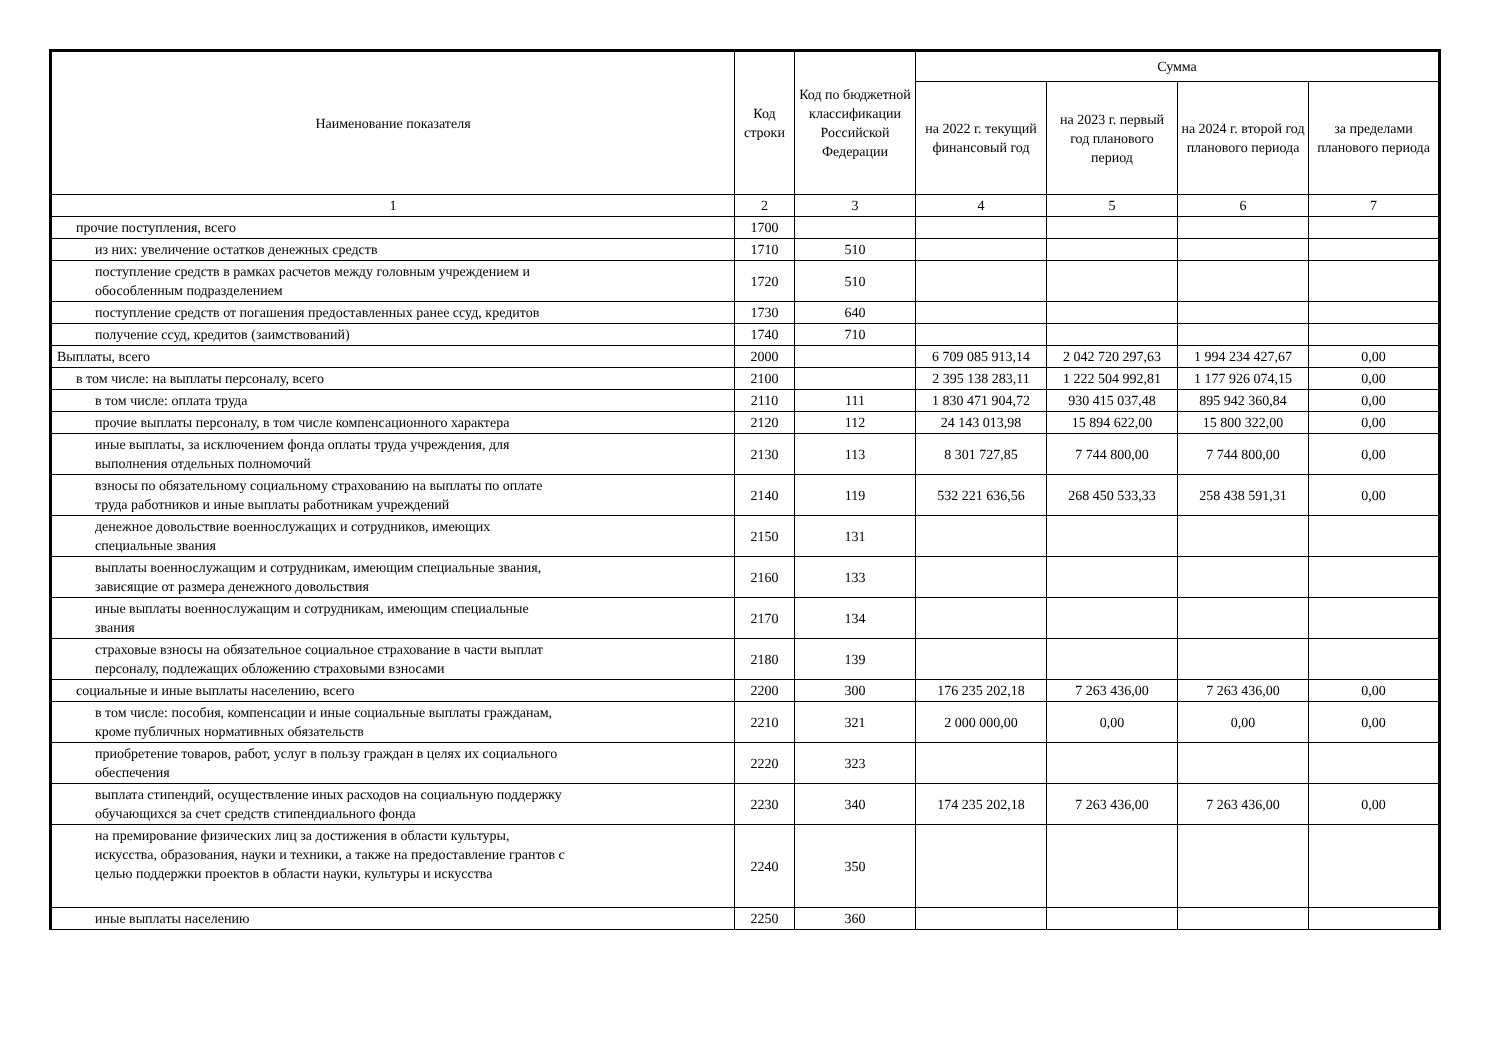| Наименование показателя | Код строки | Код по бюджетной классификации Российской Федерации | Сумма | | | |
| --- | --- | --- | --- | --- | --- | --- |
| | | | на 2022 г. текущий финансовый год | на 2023 г. первый год планового период | на 2024 г. второй год планового периода | за пределами планового периода |
| 1 | 2 | 3 | 4 | 5 | 6 | 7 |
| прочие поступления, всего | 1700 | | | | | |
| из них: увеличение остатков денежных средств | 1710 | 510 | | | | |
| поступление средств в рамках расчетов между головным учреждением и обособленным подразделением | 1720 | 510 | | | | |
| поступление средств от погашения предоставленных ранее ссуд, кредитов | 1730 | 640 | | | | |
| получение ссуд, кредитов (заимствований) | 1740 | 710 | | | | |
| Выплаты, всего | 2000 | | 6 709 085 913,14 | 2 042 720 297,63 | 1 994 234 427,67 | 0,00 |
| в том числе: на выплаты персоналу, всего | 2100 | | 2 395 138 283,11 | 1 222 504 992,81 | 1 177 926 074,15 | 0,00 |
| в том числе: оплата труда | 2110 | 111 | 1 830 471 904,72 | 930 415 037,48 | 895 942 360,84 | 0,00 |
| прочие выплаты персоналу, в том числе компенсационного характера | 2120 | 112 | 24 143 013,98 | 15 894 622,00 | 15 800 322,00 | 0,00 |
| иные выплаты, за исключением фонда оплаты труда учреждения, для выполнения отдельных полномочий | 2130 | 113 | 8 301 727,85 | 7 744 800,00 | 7 744 800,00 | 0,00 |
| взносы по обязательному социальному страхованию на выплаты по оплате труда работников и иные выплаты работникам учреждений | 2140 | 119 | 532 221 636,56 | 268 450 533,33 | 258 438 591,31 | 0,00 |
| денежное довольствие военнослужащих и сотрудников, имеющих специальные звания | 2150 | 131 | | | | |
| выплаты военнослужащим и сотрудникам, имеющим специальные звания, зависящие от размера денежного довольствия | 2160 | 133 | | | | |
| иные выплаты военнослужащим и сотрудникам, имеющим специальные звания | 2170 | 134 | | | | |
| страховые взносы на обязательное социальное страхование в части выплат персоналу, подлежащих обложению страховыми взносами | 2180 | 139 | | | | |
| социальные и иные выплаты населению, всего | 2200 | 300 | 176 235 202,18 | 7 263 436,00 | 7 263 436,00 | 0,00 |
| в том числе: пособия, компенсации и иные социальные выплаты гражданам, кроме публичных нормативных обязательств | 2210 | 321 | 2 000 000,00 | 0,00 | 0,00 | 0,00 |
| приобретение товаров, работ, услуг в пользу граждан в целях их социального обеспечения | 2220 | 323 | | | | |
| выплата стипендий, осуществление иных расходов на социальную поддержку обучающихся за счет средств стипендиального фонда | 2230 | 340 | 174 235 202,18 | 7 263 436,00 | 7 263 436,00 | 0,00 |
| на премирование физических лиц за достижения в области культуры, искусства, образования, науки и техники, а также на предоставление грантов с целью поддержки проектов в области науки, культуры и искусства | 2240 | 350 | | | | |
| иные выплаты населению | 2250 | 360 | | | | |